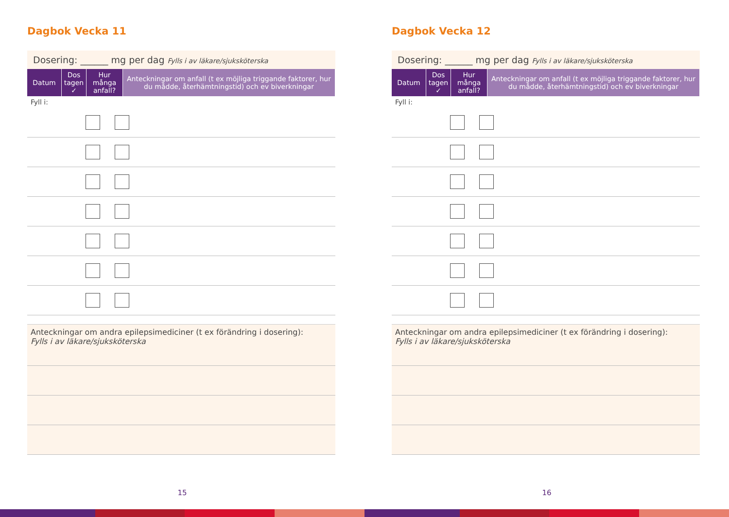Dagbok Vecka 11
Dosering: ______ mg per dag Fylls i av läkare/sjuksköterska
| Datum | Dos tagen ✓ | Hur många anfall? | Anteckningar om anfall (t ex möjliga triggande faktorer, hur du mådde, återhämtningstid) och ev biverkningar |
| --- | --- | --- | --- |
Fyll i:
Anteckningar om andra epilepsimediciner (t ex förändring i dosering):
Fylls i av läkare/sjuksköterska
15
Dagbok Vecka 12
Dosering: ______ mg per dag Fylls i av läkare/sjuksköterska
| Datum | Dos tagen ✓ | Hur många anfall? | Anteckningar om anfall (t ex möjliga triggande faktorer, hur du mådde, återhämtningstid) och ev biverkningar |
| --- | --- | --- | --- |
Fyll i:
Anteckningar om andra epilepsimediciner (t ex förändring i dosering):
Fylls i av läkare/sjuksköterska
16